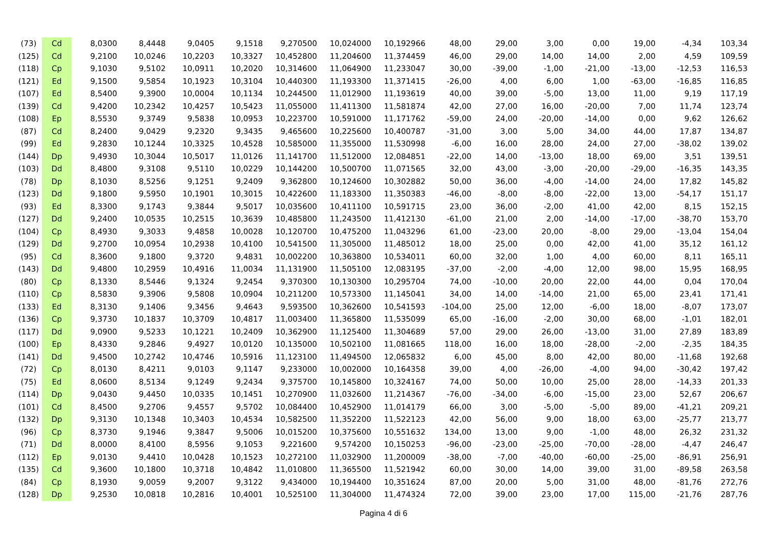| (73) | Cd | 8,0300 | 8,4448 | 9,0405 | 9,1518 | 9,270500 | 10,024000 | 10,192966 | 48,00 | 29,00 | 3,00 | 0,00 | 19,00 | -4,34 | 103,34 |
| (125) | Cd | 9,2100 | 10,0246 | 10,2203 | 10,3327 | 10,452800 | 11,204600 | 11,374459 | 46,00 | 29,00 | 14,00 | 14,00 | 2,00 | 4,59 | 109,59 |
| (118) | Cp | 9,1030 | 9,5102 | 10,0911 | 10,2020 | 10,314600 | 11,064900 | 11,233047 | 30,00 | -39,00 | -1,00 | -21,00 | -13,00 | -12,53 | 116,53 |
| (121) | Ed | 9,1500 | 9,5854 | 10,1923 | 10,3104 | 10,440300 | 11,193300 | 11,371415 | -26,00 | 4,00 | 6,00 | 1,00 | -63,00 | -16,85 | 116,85 |
| (107) | Ed | 8,5400 | 9,3900 | 10,0004 | 10,1134 | 10,244500 | 11,012900 | 11,193619 | 40,00 | 39,00 | -5,00 | 13,00 | 11,00 | 9,19 | 117,19 |
| (139) | Cd | 9,4200 | 10,2342 | 10,4257 | 10,5423 | 11,055000 | 11,411300 | 11,581874 | 42,00 | 27,00 | 16,00 | -20,00 | 7,00 | 11,74 | 123,74 |
| (108) | Ep | 8,5530 | 9,3749 | 9,5838 | 10,0953 | 10,223700 | 10,591000 | 11,171762 | -59,00 | 24,00 | -20,00 | -14,00 | 0,00 | 9,62 | 126,62 |
| (87) | Cd | 8,2400 | 9,0429 | 9,2320 | 9,3435 | 9,465600 | 10,225600 | 10,400787 | -31,00 | 3,00 | 5,00 | 34,00 | 44,00 | 17,87 | 134,87 |
| (99) | Ed | 9,2830 | 10,1244 | 10,3325 | 10,4528 | 10,585000 | 11,355000 | 11,530998 | -6,00 | 16,00 | 28,00 | 24,00 | 27,00 | -38,02 | 139,02 |
| (144) | Dp | 9,4930 | 10,3044 | 10,5017 | 11,0126 | 11,141700 | 11,512000 | 12,084851 | -22,00 | 14,00 | -13,00 | 18,00 | 69,00 | 3,51 | 139,51 |
| (103) | Dd | 8,4800 | 9,3108 | 9,5110 | 10,0229 | 10,144200 | 10,500700 | 11,071565 | 32,00 | 43,00 | -3,00 | -20,00 | -29,00 | -16,35 | 143,35 |
| (78) | Dp | 8,1030 | 8,5256 | 9,1251 | 9,2409 | 9,362800 | 10,124600 | 10,302882 | 50,00 | 36,00 | -4,00 | -14,00 | 24,00 | 17,82 | 145,82 |
| (123) | Dd | 9,1800 | 9,5950 | 10,1901 | 10,3015 | 10,422600 | 11,183300 | 11,350383 | -46,00 | -8,00 | -8,00 | -22,00 | 13,00 | -54,17 | 151,17 |
| (93) | Ed | 8,3300 | 9,1743 | 9,3844 | 9,5017 | 10,035600 | 10,411100 | 10,591715 | 23,00 | 36,00 | -2,00 | 41,00 | 42,00 | 8,15 | 152,15 |
| (127) | Dd | 9,2400 | 10,0535 | 10,2515 | 10,3639 | 10,485800 | 11,243500 | 11,412130 | -61,00 | 21,00 | 2,00 | -14,00 | -17,00 | -38,70 | 153,70 |
| (104) | Cp | 8,4930 | 9,3033 | 9,4858 | 10,0028 | 10,120700 | 10,475200 | 11,043296 | 61,00 | -23,00 | 20,00 | -8,00 | 29,00 | -13,04 | 154,04 |
| (129) | Dd | 9,2700 | 10,0954 | 10,2938 | 10,4100 | 10,541500 | 11,305000 | 11,485012 | 18,00 | 25,00 | 0,00 | 42,00 | 41,00 | 35,12 | 161,12 |
| (95) | Cd | 8,3600 | 9,1800 | 9,3720 | 9,4831 | 10,002200 | 10,363800 | 10,534011 | 60,00 | 32,00 | 1,00 | 4,00 | 60,00 | 8,11 | 165,11 |
| (143) | Dd | 9,4800 | 10,2959 | 10,4916 | 11,0034 | 11,131900 | 11,505100 | 12,083195 | -37,00 | -2,00 | -4,00 | 12,00 | 98,00 | 15,95 | 168,95 |
| (80) | Cp | 8,1330 | 8,5446 | 9,1324 | 9,2454 | 9,370300 | 10,130300 | 10,295704 | 74,00 | -10,00 | 20,00 | 22,00 | 44,00 | 0,04 | 170,04 |
| (110) | Cp | 8,5830 | 9,3906 | 9,5808 | 10,0904 | 10,211200 | 10,573300 | 11,145041 | 34,00 | 14,00 | -14,00 | 21,00 | 65,00 | 23,41 | 171,41 |
| (133) | Ed | 8,3130 | 9,1406 | 9,3456 | 9,4643 | 9,593500 | 10,362600 | 10,541593 | -104,00 | 25,00 | 12,00 | -6,00 | 18,00 | -8,07 | 173,07 |
| (136) | Cp | 9,3730 | 10,1837 | 10,3709 | 10,4817 | 11,003400 | 11,365800 | 11,535099 | 65,00 | -16,00 | -2,00 | 30,00 | 68,00 | -1,01 | 182,01 |
| (117) | Dd | 9,0900 | 9,5233 | 10,1221 | 10,2409 | 10,362900 | 11,125400 | 11,304689 | 57,00 | 29,00 | 26,00 | -13,00 | 31,00 | 27,89 | 183,89 |
| (100) | Ep | 8,4330 | 9,2846 | 9,4927 | 10,0120 | 10,135000 | 10,502100 | 11,081665 | 118,00 | 16,00 | 18,00 | -28,00 | -2,00 | -2,35 | 184,35 |
| (141) | Dd | 9,4500 | 10,2742 | 10,4746 | 10,5916 | 11,123100 | 11,494500 | 12,065832 | 6,00 | 45,00 | 8,00 | 42,00 | 80,00 | -11,68 | 192,68 |
| (72) | Cp | 8,0130 | 8,4211 | 9,0103 | 9,1147 | 9,233000 | 10,002000 | 10,164358 | 39,00 | 4,00 | -26,00 | -4,00 | 94,00 | -30,42 | 197,42 |
| (75) | Ed | 8,0600 | 8,5134 | 9,1249 | 9,2434 | 9,375700 | 10,145800 | 10,324167 | 74,00 | 50,00 | 10,00 | 25,00 | 28,00 | -14,33 | 201,33 |
| (114) | Dp | 9,0430 | 9,4450 | 10,0335 | 10,1451 | 10,270900 | 11,032600 | 11,214367 | -76,00 | -34,00 | -6,00 | -15,00 | 23,00 | 52,67 | 206,67 |
| (101) | Cd | 8,4500 | 9,2706 | 9,4557 | 9,5702 | 10,084400 | 10,452900 | 11,014179 | 66,00 | 3,00 | -5,00 | -5,00 | 89,00 | -41,21 | 209,21 |
| (132) | Dp | 9,3130 | 10,1348 | 10,3403 | 10,4534 | 10,582500 | 11,352200 | 11,522123 | 42,00 | 56,00 | 9,00 | 18,00 | 63,00 | -25,77 | 213,77 |
| (96) | Cp | 8,3730 | 9,1946 | 9,3847 | 9,5006 | 10,015200 | 10,375600 | 10,551632 | 134,00 | 13,00 | 9,00 | -1,00 | 48,00 | 26,32 | 231,32 |
| (71) | Dd | 8,0000 | 8,4100 | 8,5956 | 9,1053 | 9,221600 | 9,574200 | 10,150253 | -96,00 | -23,00 | -25,00 | -70,00 | -28,00 | -4,47 | 246,47 |
| (112) | Ep | 9,0130 | 9,4410 | 10,0428 | 10,1523 | 10,272100 | 11,032900 | 11,200009 | -38,00 | -7,00 | -40,00 | -60,00 | -25,00 | -86,91 | 256,91 |
| (135) | Cd | 9,3600 | 10,1800 | 10,3718 | 10,4842 | 11,010800 | 11,365500 | 11,521942 | 60,00 | 30,00 | 14,00 | 39,00 | 31,00 | -89,58 | 263,58 |
| (84) | Cp | 8,1930 | 9,0059 | 9,2007 | 9,3122 | 9,434000 | 10,194400 | 10,351624 | 87,00 | 20,00 | 5,00 | 31,00 | 48,00 | -81,76 | 272,76 |
| (128) | Dp | 9,2530 | 10,0818 | 10,2816 | 10,4001 | 10,525100 | 11,304000 | 11,474324 | 72,00 | 39,00 | 23,00 | 17,00 | 115,00 | -21,76 | 287,76 |
Pagina 4 di 6